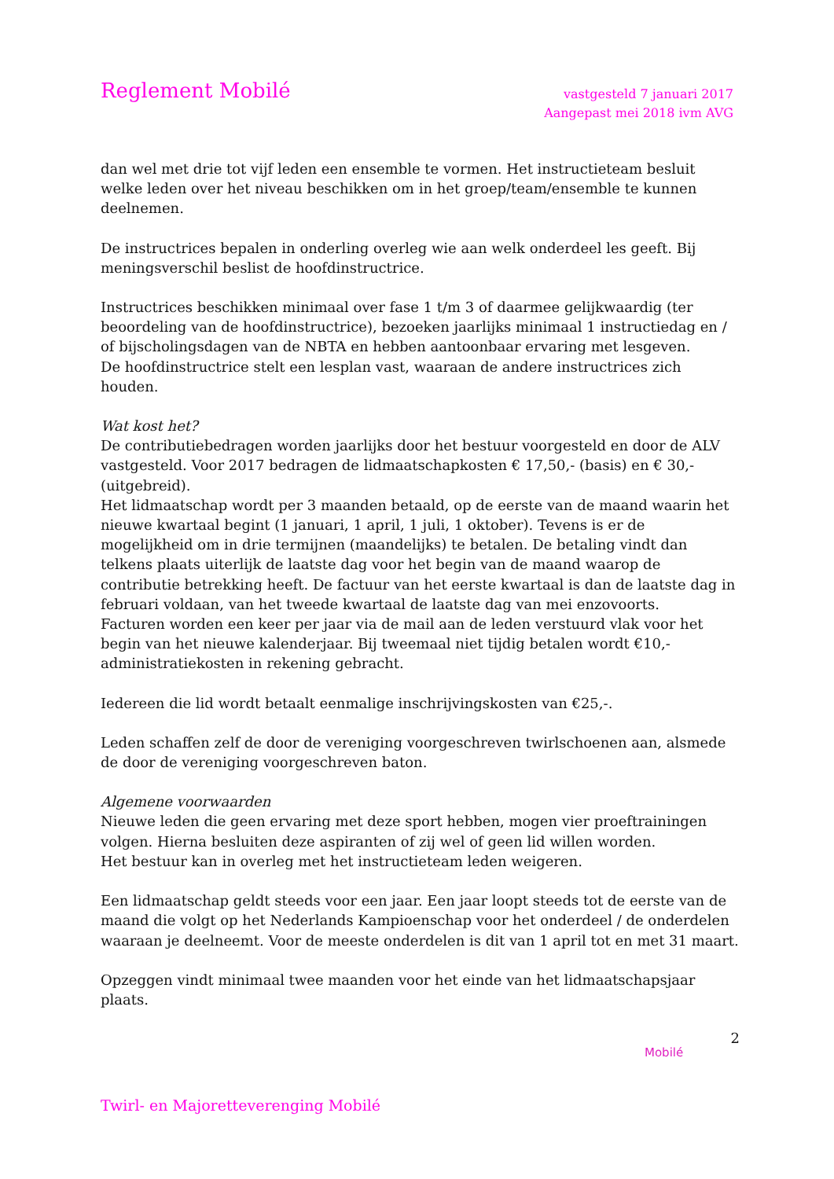Reglement Mobilé
vastgesteld 7 januari 2017
Aangepast mei 2018 ivm AVG
dan wel met drie tot vijf leden een ensemble te vormen. Het instructieteam besluit welke leden over het niveau beschikken om in het groep/team/ensemble te kunnen deelnemen.
De instructrices bepalen in onderling overleg wie aan welk onderdeel les geeft. Bij meningsverschil beslist de hoofdinstructrice.
Instructrices beschikken minimaal over fase 1 t/m 3 of daarmee gelijkwaardig (ter beoordeling van de hoofdinstructrice), bezoeken jaarlijks minimaal 1 instructiedag en / of bijscholingsdagen van de NBTA en hebben aantoonbaar ervaring met lesgeven.
De hoofdinstructrice stelt een lesplan vast, waaraan de andere instructrices zich houden.
Wat kost het?
De contributiebedragen worden jaarlijks door het bestuur voorgesteld en door de ALV vastgesteld. Voor 2017 bedragen de lidmaatschapkosten € 17,50,- (basis) en € 30,- (uitgebreid).
Het lidmaatschap wordt per 3 maanden betaald, op de eerste van de maand waarin het nieuwe kwartaal begint (1 januari, 1 april, 1 juli, 1 oktober). Tevens is er de mogelijkheid om in drie termijnen (maandelijks) te betalen. De betaling vindt dan telkens plaats uiterlijk de laatste dag voor het begin van de maand waarop de contributie betrekking heeft. De factuur van het eerste kwartaal is dan de laatste dag in februari voldaan, van het tweede kwartaal de laatste dag van mei enzovoorts.
Facturen worden een keer per jaar via de mail aan de leden verstuurd vlak voor het begin van het nieuwe kalenderjaar. Bij tweemaal niet tijdig betalen wordt €10,- administratiekosten in rekening gebracht.
Iedereen die lid wordt betaalt eenmalige inschrijvingskosten van €25,-.
Leden schaffen zelf de door de vereniging voorgeschreven twirlschoenen aan, alsmede de door de vereniging voorgeschreven baton.
Algemene voorwaarden
Nieuwe leden die geen ervaring met deze sport hebben, mogen vier proeftrainingen volgen. Hierna besluiten deze aspiranten of zij wel of geen lid willen worden.
Het bestuur kan in overleg met het instructieteam leden weigeren.
Een lidmaatschap geldt steeds voor een jaar. Een jaar loopt steeds tot de eerste van de maand die volgt op het Nederlands Kampioenschap voor het onderdeel / de onderdelen waaraan je deelneemt. Voor de meeste onderdelen is dit van 1 april tot en met 31 maart.
Opzeggen vindt minimaal twee maanden voor het einde van het lidmaatschapsjaar plaats.
2
Twirl- en Majoretteverenging Mobilé
Mobilé